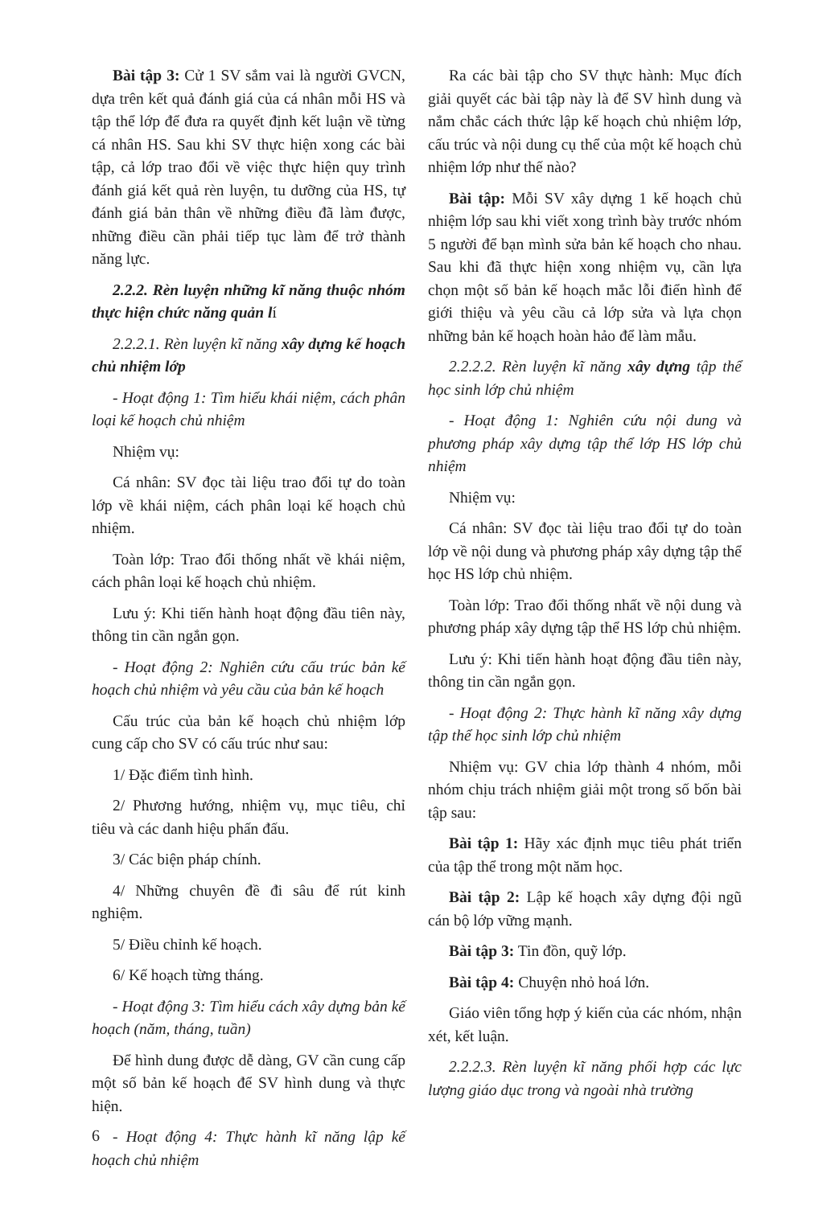Bài tập 3: Cử 1 SV sắm vai là người GVCN, dựa trên kết quả đánh giá của cá nhân mỗi HS và tập thể lớp để đưa ra quyết định kết luận về từng cá nhân HS. Sau khi SV thực hiện xong các bài tập, cả lớp trao đổi về việc thực hiện quy trình đánh giá kết quả rèn luyện, tu dưỡng của HS, tự đánh giá bản thân về những điều đã làm được, những điều cần phải tiếp tục làm để trở thành năng lực.
2.2.2. Rèn luyện những kĩ năng thuộc nhóm thực hiện chức năng quản lí
2.2.2.1. Rèn luyện kĩ năng xây dựng kế hoạch chủ nhiệm lớp
- Hoạt động 1: Tìm hiểu khái niệm, cách phân loại kế hoạch chủ nhiệm
Nhiệm vụ:
Cá nhân: SV đọc tài liệu trao đổi tự do toàn lớp về khái niệm, cách phân loại kế hoạch chủ nhiệm.
Toàn lớp: Trao đổi thống nhất về khái niệm, cách phân loại kế hoạch chủ nhiệm.
Lưu ý: Khi tiến hành hoạt động đầu tiên này, thông tin cần ngắn gọn.
- Hoạt động 2: Nghiên cứu cấu trúc bản kế hoạch chủ nhiệm và yêu cầu của bản kế hoạch
Cấu trúc của bản kế hoạch chủ nhiệm lớp cung cấp cho SV có cấu trúc như sau:
1/ Đặc điểm tình hình.
2/ Phương hướng, nhiệm vụ, mục tiêu, chỉ tiêu và các danh hiệu phấn đấu.
3/ Các biện pháp chính.
4/ Những chuyên đề đi sâu để rút kinh nghiệm.
5/ Điều chỉnh kế hoạch.
6/ Kế hoạch từng tháng.
- Hoạt động 3: Tìm hiểu cách xây dựng bản kế hoạch (năm, tháng, tuần)
Để hình dung được dễ dàng, GV cần cung cấp một số bản kế hoạch để SV hình dung và thực hiện.
- Hoạt động 4: Thực hành kĩ năng lập kế hoạch chủ nhiệm
Ra các bài tập cho SV thực hành: Mục đích giải quyết các bài tập này là để SV hình dung và nắm chắc cách thức lập kế hoạch chủ nhiệm lớp, cấu trúc và nội dung cụ thể của một kế hoạch chủ nhiệm lớp như thế nào?
Bài tập: Mỗi SV xây dựng 1 kế hoạch chủ nhiệm lớp sau khi viết xong trình bày trước nhóm 5 người để bạn mình sửa bản kế hoạch cho nhau. Sau khi đã thực hiện xong nhiệm vụ, cần lựa chọn một số bản kế hoạch mắc lỗi điển hình để giới thiệu và yêu cầu cả lớp sửa và lựa chọn những bản kế hoạch hoàn hảo để làm mẫu.
2.2.2.2. Rèn luyện kĩ năng xây dựng tập thể học sinh lớp chủ nhiệm
- Hoạt động 1: Nghiên cứu nội dung và phương pháp xây dựng tập thể lớp HS lớp chủ nhiệm
Nhiệm vụ:
Cá nhân: SV đọc tài liệu trao đổi tự do toàn lớp về nội dung và phương pháp xây dựng tập thể học HS lớp chủ nhiệm.
Toàn lớp: Trao đổi thống nhất về nội dung và phương pháp xây dựng tập thể HS lớp chủ nhiệm.
Lưu ý: Khi tiến hành hoạt động đầu tiên này, thông tin cần ngắn gọn.
- Hoạt động 2: Thực hành kĩ năng xây dựng tập thể học sinh lớp chủ nhiệm
Nhiệm vụ: GV chia lớp thành 4 nhóm, mỗi nhóm chịu trách nhiệm giải một trong số bốn bài tập sau:
Bài tập 1: Hãy xác định mục tiêu phát triển của tập thể trong một năm học.
Bài tập 2: Lập kế hoạch xây dựng đội ngũ cán bộ lớp vững mạnh.
Bài tập 3: Tin đồn, quỹ lớp.
Bài tập 4: Chuyện nhỏ hoá lớn.
Giáo viên tổng hợp ý kiến của các nhóm, nhận xét, kết luận.
2.2.2.3. Rèn luyện kĩ năng phối hợp các lực lượng giáo dục trong và ngoài nhà trường
6